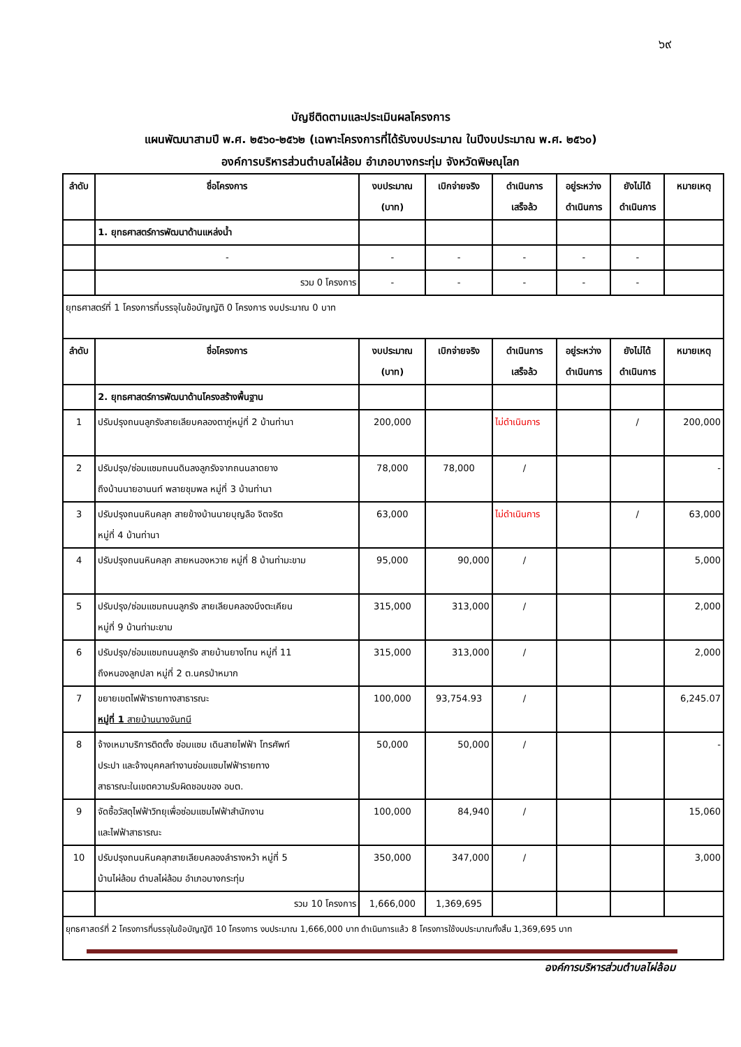๖๙
บัญชีติดตามและประเมินผลโครงการ
แผนพัฒนาสามปี พ.ศ. ๒๕๖๐-๒๕๖๒ (เฉพาะโครงการที่ได้รับงบประมาณ ในปีงบประมาณ พ.ศ. ๒๕๖๐)
องค์การบริหารส่วนตำบลไผ่ล้อม อำเภอบางกระทุ่ม จังหวัดพิษณุโลก
| ลำดับ | ชื่อโครงการ | งบประมาณ (บาท) | เบิกจ่ายจริง | ดำเนินการ เสร็จล้ว | อยู่ระหว่าง ดำเนินการ | ยังไม่ได้ ดำเนินการ | หมายเหตุ |
| --- | --- | --- | --- | --- | --- | --- | --- |
| | 1. ยุทธศาสตร์การพัฒนาด้านแหล่งน้ำ | | | | | | |
| | - | - | - | - | - | - | |
| | รวม 0 โครงการ | - | - | - | - | - | |
| ยุทธศาสตร์ที่ 1 โครงการที่บรรจุในข้อบัญญัติ 0 โครงการ งบประมาณ 0 บาท | | | | | | | |
| ลำดับ | ชื่อโครงการ | งบประมาณ (บาท) | เบิกจ่ายจริง | ดำเนินการ เสร็จล้ว | อยู่ระหว่าง ดำเนินการ | ยังไม่ได้ ดำเนินการ | หมายเหตุ |
| | 2. ยุทธศาสตร์การพัฒนาด้านโครงสร้างพื้นฐาน | | | | | | |
| 1 | ปรับปรุงถนนลูกรังสายเลียบคลองตาภู่หมู่ที่ 2 บ้านท่านา | 200,000 | | ไม่ดำเนินการ | | / | 200,000 |
| 2 | ปรับปรุง/ซ่อมแซมถนนดินลงลูกรังจากถนนลาดยาง ถึงบ้านนายอานนท์ พลายชุมพล หมู่ที่ 3 บ้านท่านา | 78,000 | 78,000 | / | | | - |
| 3 | ปรับปรุงถนนหินคลุก สายข้างบ้านนายบุญลือ จิตจริต หมู่ที่ 4 บ้านท่านา | 63,000 | | ไม่ดำเนินการ | | / | 63,000 |
| 4 | ปรับปรุงถนนหินคลุก สายหนองหวาย หมู่ที่ 8 บ้านท่ามะขาม | 95,000 | 90,000 | / | | | 5,000 |
| 5 | ปรับปรุง/ซ่อมแซมถนนลูกรัง สายเลียบคลองบึงตะเคียน หมู่ที่ 9 บ้านท่ามะขาม | 315,000 | 313,000 | / | | | 2,000 |
| 6 | ปรับปรุง/ซ่อมแซมถนนลูกรัง สายบ้านยางโทน หมู่ที่ 11 ถึงหนองลูกปลา หมู่ที่ 2 ต.นครป่าหมาก | 315,000 | 313,000 | / | | | 2,000 |
| 7 | ขยายเขตไฟฟ้ารายทางสาธารณะ หมู่ที่ 1 สายบ้านนางจันทนี | 100,000 | 93,754.93 | / | | | 6,245.07 |
| 8 | จ้างเหมาบริการติดตั้ง ซ่อมแซม เดินสายไฟฟ้า โทรศัพท์ ประปา และจ้างบุคคลทำงานซ่อมแซมไฟฟ้ารายทาง สาธารณะในเขตความรับผิดชอบของ อบต. | 50,000 | 50,000 | / | | | - |
| 9 | จัดซื้อวัสดุไฟฟ้าวิทยุเพื่อซ่อมแซมไฟฟ้าสำนักงาน และไฟฟ้าสาธารณะ | 100,000 | 84,940 | / | | | 15,060 |
| 10 | ปรับปรุงถนนหินคลุกสายเลียบคลองลำรางหว้า หมู่ที่ 5 บ้านไผ่ล้อม ตำบลไผ่ล้อม อำเภอบางกระทุ่ม | 350,000 | 347,000 | / | | | 3,000 |
| | รวม 10 โครงการ | 1,666,000 | 1,369,695 | | | | |
| ยุทธศาสตร์ที่ 2 โครงการที่บรรจุในข้อบัญญัติ 10 โครงการ งบประมาณ 1,666,000 บาท ดำเนินการแล้ว 8 โครงการใช้งบประมาณทั้งสิ้น 1,369,695 บาท | | | | | | | |
องค์การบริหารส่วนตำบลไผ่ล้อม